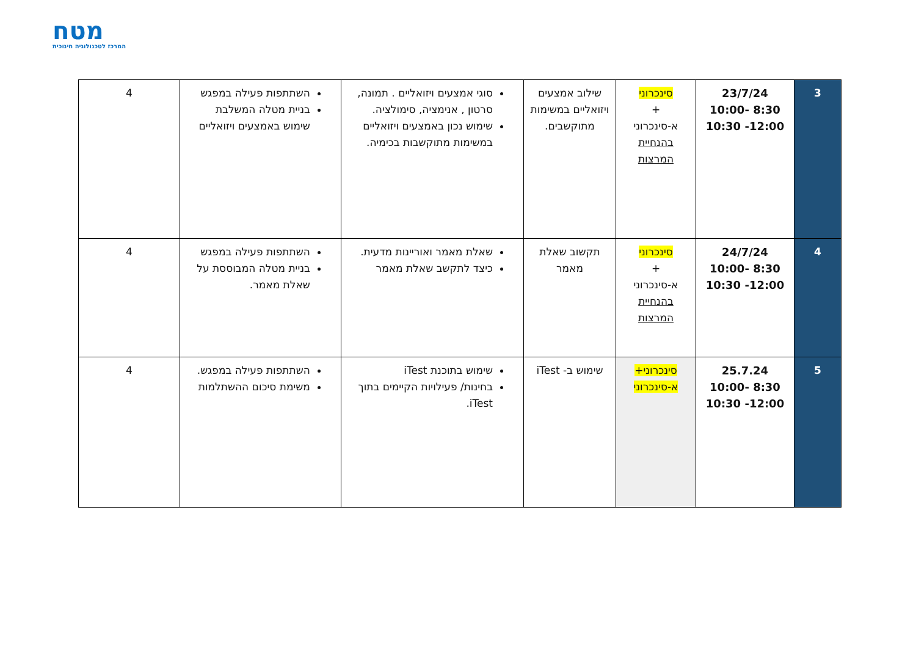מטח
המרכז לטכנולוגיה חינוכית
| 3 | 23/7/24 8:30 -10:00 12:00- 10:30 | סינכרוני + א-סינכרוני בהנחיית המרצות | שילוב אמצעים ויזואליים במשימות מתוקשבים. | סוגי אמצעים ויזואליים . תמונה, סרטון , אנימציה, סימולציה. שימוש נכון באמצעים ויזואליים במשימות מתוקשבות בכימיה. | השתתפות פעילה במפגש בניית מטלה המשלבת שימוש באמצעים ויזואליים | 4 |
| 4 | 24/7/24 8:30 -10:00 12:00- 10:30 | סינכרוני + א-סינכרוני בהנחיית המרצות | תקשוב שאלת מאמר | שאלת מאמר ואוריינות מדעית. כיצד לתקשב שאלת מאמר | השתתפות פעילה במפגש בניית מטלה המבוססת על שאלת מאמר. | 4 |
| 5 | 25.7.24 8:30 -10:00 12:00- 10:30 | סינכרוני+ א-סינכרוני | שימוש ב- iTest | שימוש בתוכנת iTest בחינות/ פעילויות הקיימים בתוך iTest. | השתתפות פעילה במפגש. משימת סיכום ההשתלמות | 4 |